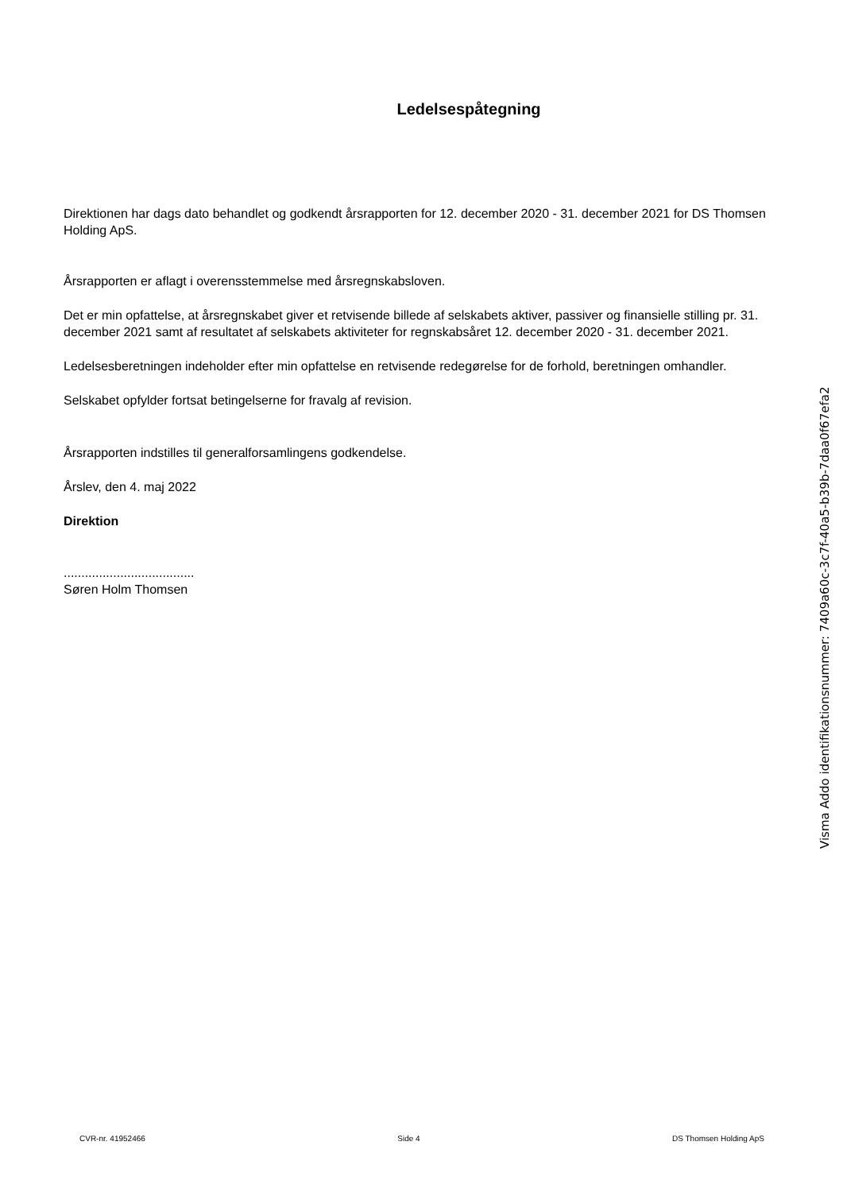Ledelsespåtegning
Direktionen har dags dato behandlet og godkendt årsrapporten for 12. december 2020 - 31. december 2021 for DS Thomsen Holding ApS.
Årsrapporten er aflagt i overensstemmelse med årsregnskabsloven.
Det er min opfattelse, at årsregnskabet giver et retvisende billede af selskabets aktiver, passiver og finansielle stilling pr. 31. december 2021 samt af resultatet af selskabets aktiviteter for regnskabsåret 12. december 2020 - 31. december 2021.
Ledelsesberetningen indeholder efter min opfattelse en retvisende redegørelse for de forhold, beretningen omhandler.
Selskabet opfylder fortsat betingelserne for fravalg af revision.
Årsrapporten indstilles til generalforsamlingens godkendelse.
Årslev, den 4. maj 2022
Direktion
.....................................
Søren Holm Thomsen
Visma Addo identifikationsnummer: 7409a60c-3c7f-40a5-b39b-7daa0f67efa2
CVR-nr. 41952466 Side 4 DS Thomsen Holding ApS